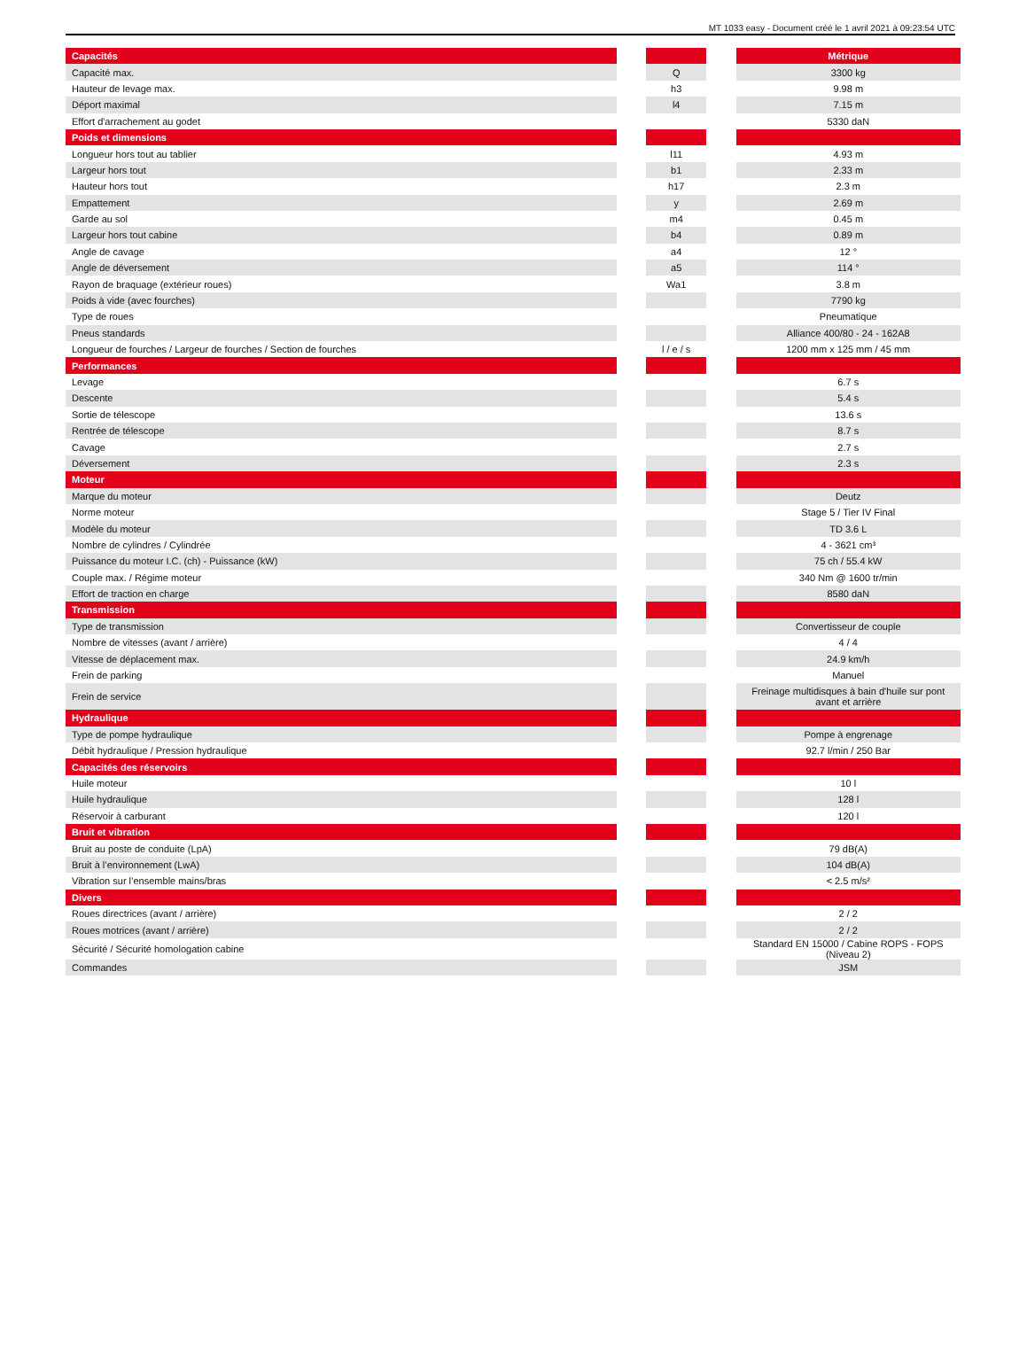MT 1033 easy - Document créé le 1 avril 2021 à 09:23:54 UTC
| Capacités | | | | Métrique |
| Capacité max. | | Q | | 3300 kg |
| Hauteur de levage max. | | h3 | | 9.98 m |
| Déport maximal | | l4 | | 7.15 m |
| Effort d'arrachement au godet | | | | 5330 daN |
| Poids et dimensions | | | | |
| Longueur hors tout au tablier | | l11 | | 4.93 m |
| Largeur hors tout | | b1 | | 2.33 m |
| Hauteur hors tout | | h17 | | 2.3 m |
| Empattement | | y | | 2.69 m |
| Garde au sol | | m4 | | 0.45 m |
| Largeur hors tout cabine | | b4 | | 0.89 m |
| Angle de cavage | | a4 | | 12 ° |
| Angle de déversement | | a5 | | 114 ° |
| Rayon de braquage (extérieur roues) | | Wa1 | | 3.8 m |
| Poids à vide (avec fourches) | | | | 7790 kg |
| Type de roues | | | | Pneumatique |
| Pneus standards | | | | Alliance 400/80 - 24 - 162A8 |
| Longueur de fourches / Largeur de fourches / Section de fourches | | l / e / s | | 1200 mm x 125 mm / 45 mm |
| Performances | | | | |
| Levage | | | | 6.7 s |
| Descente | | | | 5.4 s |
| Sortie de télescope | | | | 13.6 s |
| Rentrée de télescope | | | | 8.7 s |
| Cavage | | | | 2.7 s |
| Déversement | | | | 2.3 s |
| Moteur | | | | |
| Marque du moteur | | | | Deutz |
| Norme moteur | | | | Stage 5 / Tier IV Final |
| Modèle du moteur | | | | TD 3.6 L |
| Nombre de cylindres / Cylindrée | | | | 4 - 3621 cm³ |
| Puissance du moteur I.C. (ch) - Puissance (kW) | | | | 75 ch / 55.4 kW |
| Couple max. / Régime moteur | | | | 340 Nm @ 1600 tr/min |
| Effort de traction en charge | | | | 8580 daN |
| Transmission | | | | |
| Type de transmission | | | | Convertisseur de couple |
| Nombre de vitesses (avant / arrière) | | | | 4 / 4 |
| Vitesse de déplacement max. | | | | 24.9 km/h |
| Frein de parking | | | | Manuel |
| Frein de service | | | | Freinage multidisques à bain d'huile sur pont avant et arrière |
| Hydraulique | | | | |
| Type de pompe hydraulique | | | | Pompe à engrenage |
| Débit hydraulique / Pression hydraulique | | | | 92.7 l/min / 250 Bar |
| Capacités des réservoirs | | | | |
| Huile moteur | | | | 10 l |
| Huile hydraulique | | | | 128 l |
| Réservoir à carburant | | | | 120 l |
| Bruit et vibration | | | | |
| Bruit au poste de conduite (LpA) | | | | 79 dB(A) |
| Bruit à l’environnement (LwA) | | | | 104 dB(A) |
| Vibration sur l’ensemble mains/bras | | | | < 2.5 m/s² |
| Divers | | | | |
| Roues directrices (avant / arrière) | | | | 2 / 2 |
| Roues motrices (avant / arrière) | | | | 2 / 2 |
| Sécurité / Sécurité homologation cabine | | | | Standard EN 15000 / Cabine ROPS - FOPS (Niveau 2) |
| Commandes | | | | JSM |